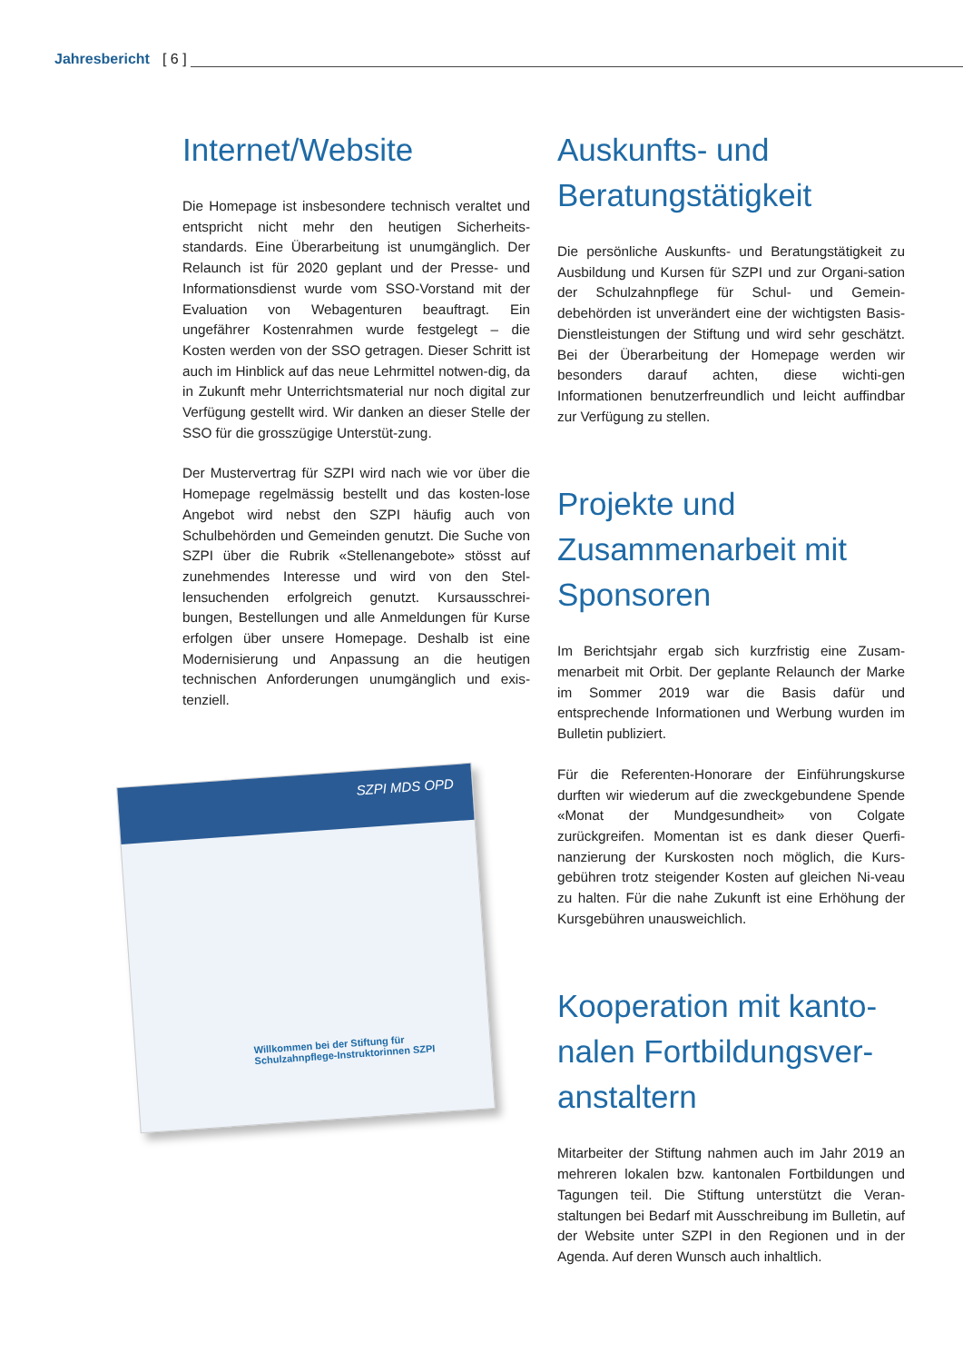Jahresbericht [ 6 ]
Internet/Website
Die Homepage ist insbesondere technisch veraltet und entspricht nicht mehr den heutigen Sicherheits-standards. Eine Überarbeitung ist unumgänglich. Der Relaunch ist für 2020 geplant und der Presse- und Informationsdienst wurde vom SSO-Vorstand mit der Evaluation von Webagenturen beauftragt. Ein ungefährer Kostenrahmen wurde festgelegt – die Kosten werden von der SSO getragen. Dieser Schritt ist auch im Hinblick auf das neue Lehrmittel notwen-dig, da in Zukunft mehr Unterrichtsmaterial nur noch digital zur Verfügung gestellt wird. Wir danken an dieser Stelle der SSO für die grosszügige Unterstüt-zung.
Der Mustervertrag für SZPI wird nach wie vor über die Homepage regelmässig bestellt und das kosten-lose Angebot wird nebst den SZPI häufig auch von Schulbehörden und Gemeinden genutzt. Die Suche von SZPI über die Rubrik «Stellenangebote» stösst auf zunehmendes Interesse und wird von den Stel-lensuchenden erfolgreich genutzt. Kursausschrei-bungen, Bestellungen und alle Anmeldungen für Kurse erfolgen über unsere Homepage. Deshalb ist eine Modernisierung und Anpassung an die heutigen technischen Anforderungen unumgänglich und exis-tenziell.
SZPI MDS OPD
Willkommen bei der Stiftung für Schulzahnpflege-Instruktorinnen SZPI
Auskunfts- und Beratungstätigkeit
Die persönliche Auskunfts- und Beratungstätigkeit zu Ausbildung und Kursen für SZPI und zur Organi-sation der Schulzahnpflege für Schul- und Gemein-debehörden ist unverändert eine der wichtigsten Basis-Dienstleistungen der Stiftung und wird sehr geschätzt. Bei der Überarbeitung der Homepage werden wir besonders darauf achten, diese wichti-gen Informationen benutzerfreundlich und leicht auffindbar zur Verfügung zu stellen.
Projekte und Zusammenarbeit mit Sponsoren
Im Berichtsjahr ergab sich kurzfristig eine Zusam-menarbeit mit Orbit. Der geplante Relaunch der Marke im Sommer 2019 war die Basis dafür und entsprechende Informationen und Werbung wurden im Bulletin publiziert.
Für die Referenten-Honorare der Einführungskurse durften wir wiederum auf die zweckgebundene Spende «Monat der Mundgesundheit» von Colgate zurückgreifen. Momentan ist es dank dieser Querfi-nanzierung der Kurskosten noch möglich, die Kurs-gebühren trotz steigender Kosten auf gleichen Ni-veau zu halten. Für die nahe Zukunft ist eine Erhöhung der Kursgebühren unausweichlich.
Kooperation mit kanto-nalen Fortbildungsver-anstaltern
Mitarbeiter der Stiftung nahmen auch im Jahr 2019 an mehreren lokalen bzw. kantonalen Fortbildungen und Tagungen teil. Die Stiftung unterstützt die Veran-staltungen bei Bedarf mit Ausschreibung im Bulletin, auf der Website unter SZPI in den Regionen und in der Agenda. Auf deren Wunsch auch inhaltlich.